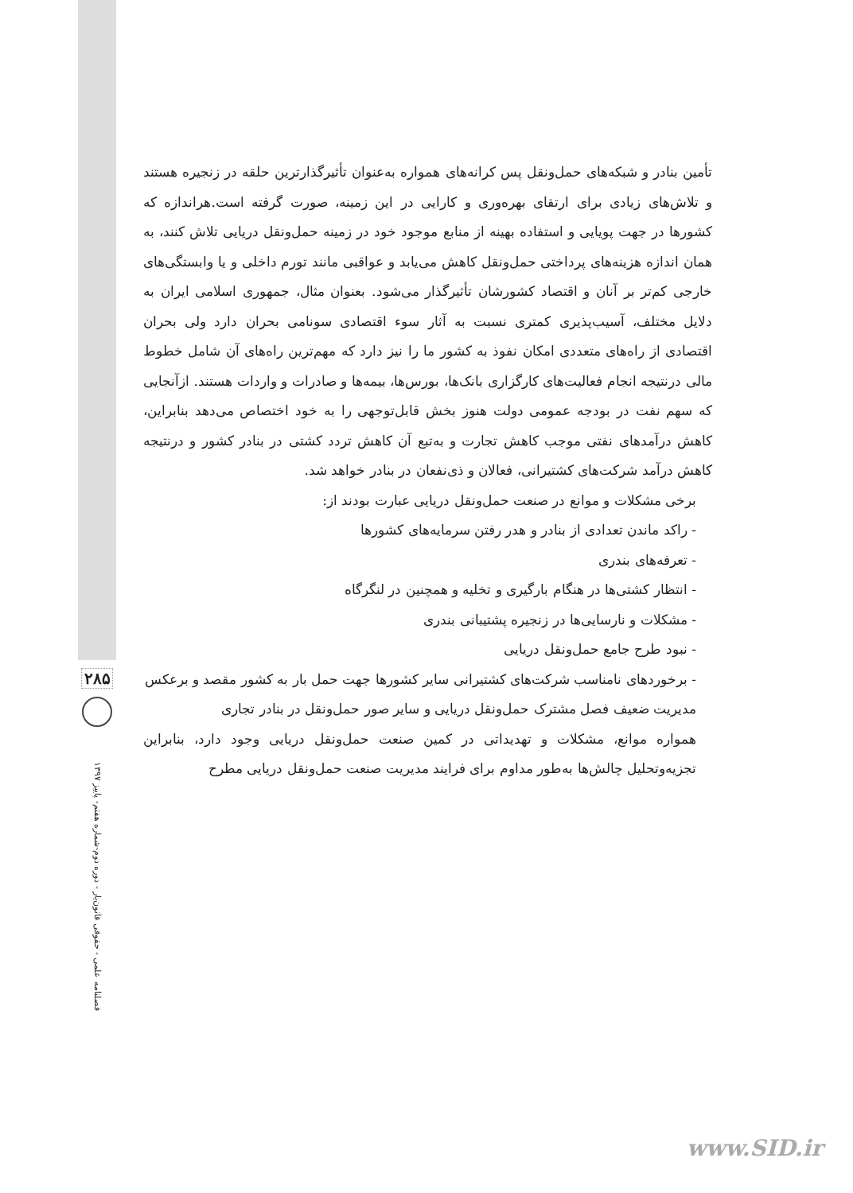تأمین بنادر و شبکه‌های حمل‌ونقل پس کرانه‌های همواره به‌عنوان تأثیرگذارترین حلقه در زنجیره هستند و تلاش‌های زیادی برای ارتقای بهره‌وری و کارایی در این زمینه، صورت گرفته است.هراندازه که کشورها در جهت پویایی و استفاده بهینه از منابع موجود خود در زمینه حمل‌ونقل دریایی تلاش کنند، به همان اندازه هزینه‌های پرداختی حمل‌ونقل کاهش می‌یابد و عواقبی مانند تورم داخلی و یا وابستگی‌های خارجی کم‌تر بر آنان و اقتصاد کشورشان تأثیرگذار می‌شود. بعنوان مثال، جمهوری اسلامی ایران به دلایل مختلف، آسیب‌پذیری کمتری نسبت به آثار سوء اقتصادی سونامی بحران دارد ولی بحران اقتصادی از راه‌های متعددی امکان نفوذ به کشور ما را نیز دارد که مهم‌ترین راه‌های آن شامل خطوط مالی درنتیجه انجام فعالیت‌های کارگزاری بانک‌ها، بورس‌ها، بیمه‌ها و صادرات و واردات هستند. ازآنجایی که سهم نفت در بودجه عمومی دولت هنوز بخش قابل‌توجهی را به خود اختصاص می‌دهد بنابراین، کاهش درآمدهای نفتی موجب کاهش تجارت و به‌تبع آن کاهش تردد کشتی در بنادر کشور و درنتیجه کاهش درآمد شرکت‌های کشتیرانی، فعالان و ذی‌نفعان در بنادر خواهد شد.
برخی مشکلات و موانع در صنعت حمل‌ونقل دریایی عبارت بودند از:
- راکد ماندن تعدادی از بنادر و هدر رفتن سرمایه‌های کشورها
- تعرفه‌های بندری
- انتظار کشتی‌ها در هنگام بارگیری و تخلیه و همچنین در لنگرگاه
- مشکلات و نارسایی‌ها در زنجیره پشتیبانی بندری
- نبود طرح جامع حمل‌ونقل دریایی
- برخوردهای نامناسب شرکت‌های کشتیرانی سایر کشورها جهت حمل بار به کشور مقصد و برعکس
مدیریت ضعیف فصل مشترک حمل‌ونقل دریایی و سایر صور حمل‌ونقل در بنادر تجاری
همواره موانع، مشکلات و تهدیداتی در کمین صنعت حمل‌ونقل دریایی وجود دارد، بنابراین تجزیه‌وتحلیل چالش‌ها به‌طور مداوم برای فرایند مدیریت صنعت حمل‌ونقل دریایی مطرح
۲۸۵
فصلنامه علمی - حقوقی قانون‌یار - دوره دوم-شماره هفتم- پاییز ۱۳۹۷
www.SID.ir